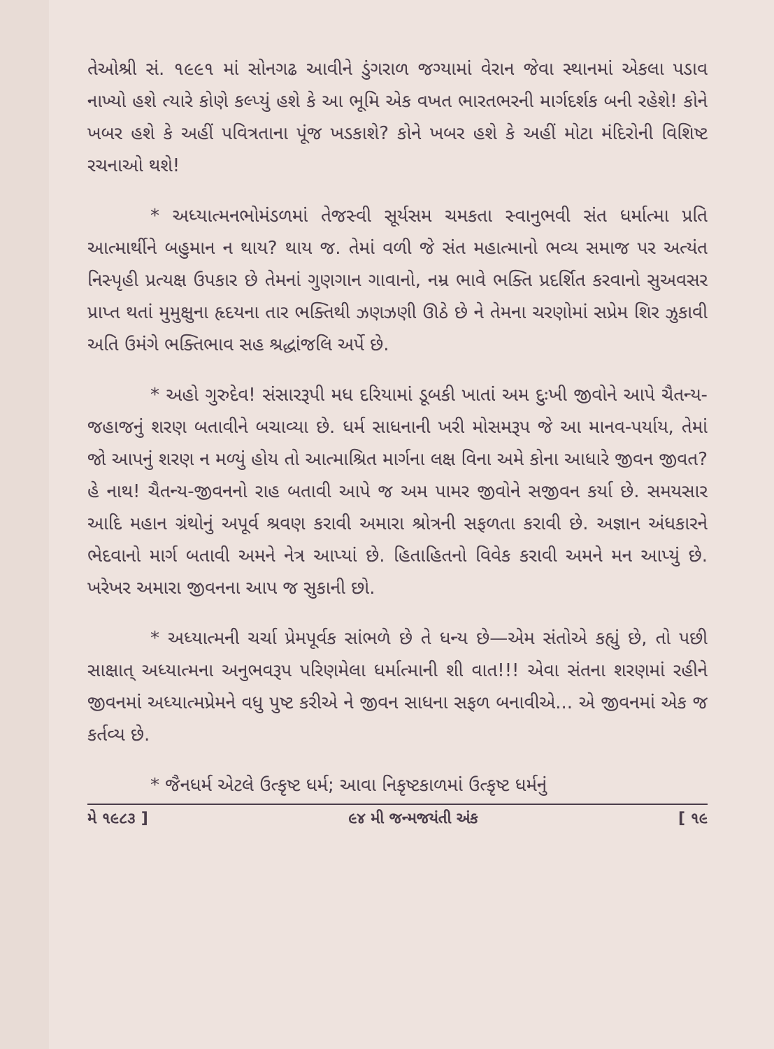તેઓશ્રી સં. ૧૯૯૧ માં સોનગઢ આવીને ડુંગરાળ જગ્યામાં વેરાન જેવા સ્થાનમાં એકલા પડાવ નાખ્યો હશે ત્યારે કોણે કલ્પ્યું હશે કે આ ભૂમિ એક વખત ભારતભરની માર્ગદર્શક બની રહેશે! કોને ખબર હશે કે અહીં પવિત્રતાના પૂંજ ખડકાશે? કોને ખબર હશે કે અહીં મોટા મંદિરોની વિશિષ્ટ રચનાઓ થશે!
* અધ્યાત્મનભોમંડળમાં તેજસ્વી સૂર્યસમ ચમકતા સ્વાનુભવી સંત ધર્માત્મા પ્રતિ આત્માર્થીને બહુમાન ન થાય? થાય જ. તેમાં વળી જે સંત મહાત્માનો ભવ્ય સમાજ પર અત્યંત નિસ્પૃહી પ્રત્યક્ષ ઉપકાર છે તેમનાં ગુણગાન ગાવાનો, નમ્ર ભાવે ભક્તિ પ્રદર્શિત કરવાનો સુઅવસર પ્રાપ્ત થતાં મુમુક્ષુના હૃદયના તાર ભક્તિથી ઝણઝણી ઊઠે છે ને તેમના ચરણોમાં સપ્રેમ શિર ઝુકાવી અતિ ઉમંગે ભક્તિભાવ સહ શ્રદ્ધાંજલિ અર્પે છે.
* અહો ગુરુદેવ! સંસારરૂપી મધ દરિયામાં ડૂબકી ખાતાં અમ દુઃખી જીવોને આપે ચૈતન્ય-જહાજનું શરણ બતાવીને બચાવ્યા છે. ધર્મ સાધનાની ખરી મોસમરૂપ જે આ માનવ-પર્યાય, તેમાં જો આપનું શરણ ન મળ્યું હોય તો આત્માશ્રિત માર્ગના લક્ષ વિના અમે કોના આધારે જીવન જીવત? હે નાથ! ચૈતન્ય-જીવનનો રાહ બતાવી આપે જ અમ પામર જીવોને સજીવન કર્યા છે. સમયસાર આદિ મહાન ગ્રંથોનું અપૂર્વ શ્રવણ કરાવી અમારા શ્રોત્રની સફળતા કરાવી છે. અજ્ઞાન અંધકારને ભેદવાનો માર્ગ બતાવી અમને નેત્ર આપ્યાં છે. હિતાહિતનો વિવેક કરાવી અમને મન આપ્યું છે. ખરેખર અમારા જીવનના આપ જ સુકાની છો.
* અધ્યાત્મની ચર્ચા પ્રેમપૂર્વક સાંભળે છે તે ધન્ય છે—એમ સંતોએ કહ્યું છે, તો પછી સાક્ષાત્ અધ્યાત્મના અનુભવરૂપ પરિણમેલા ધર્માત્માની શી વાત!!! એવા સંતના શરણમાં રહીને જીવનમાં અધ્યાત્મપ્રેમને વધુ પુષ્ટ કરીએ ને જીવન સાધના સફળ બનાવીએ... એ જીવનમાં એક જ કર્તવ્ય છે.
* જૈનધર્મ એટલે ઉત્કૃષ્ટ ધર્મ; આવા નિકૃષ્ટકાળમાં ઉત્કૃષ્ટ ધર્મનું
મે ૧૯૮૩ ] ૯૪ મી જન્મજયંતી અંક [ ૧૯